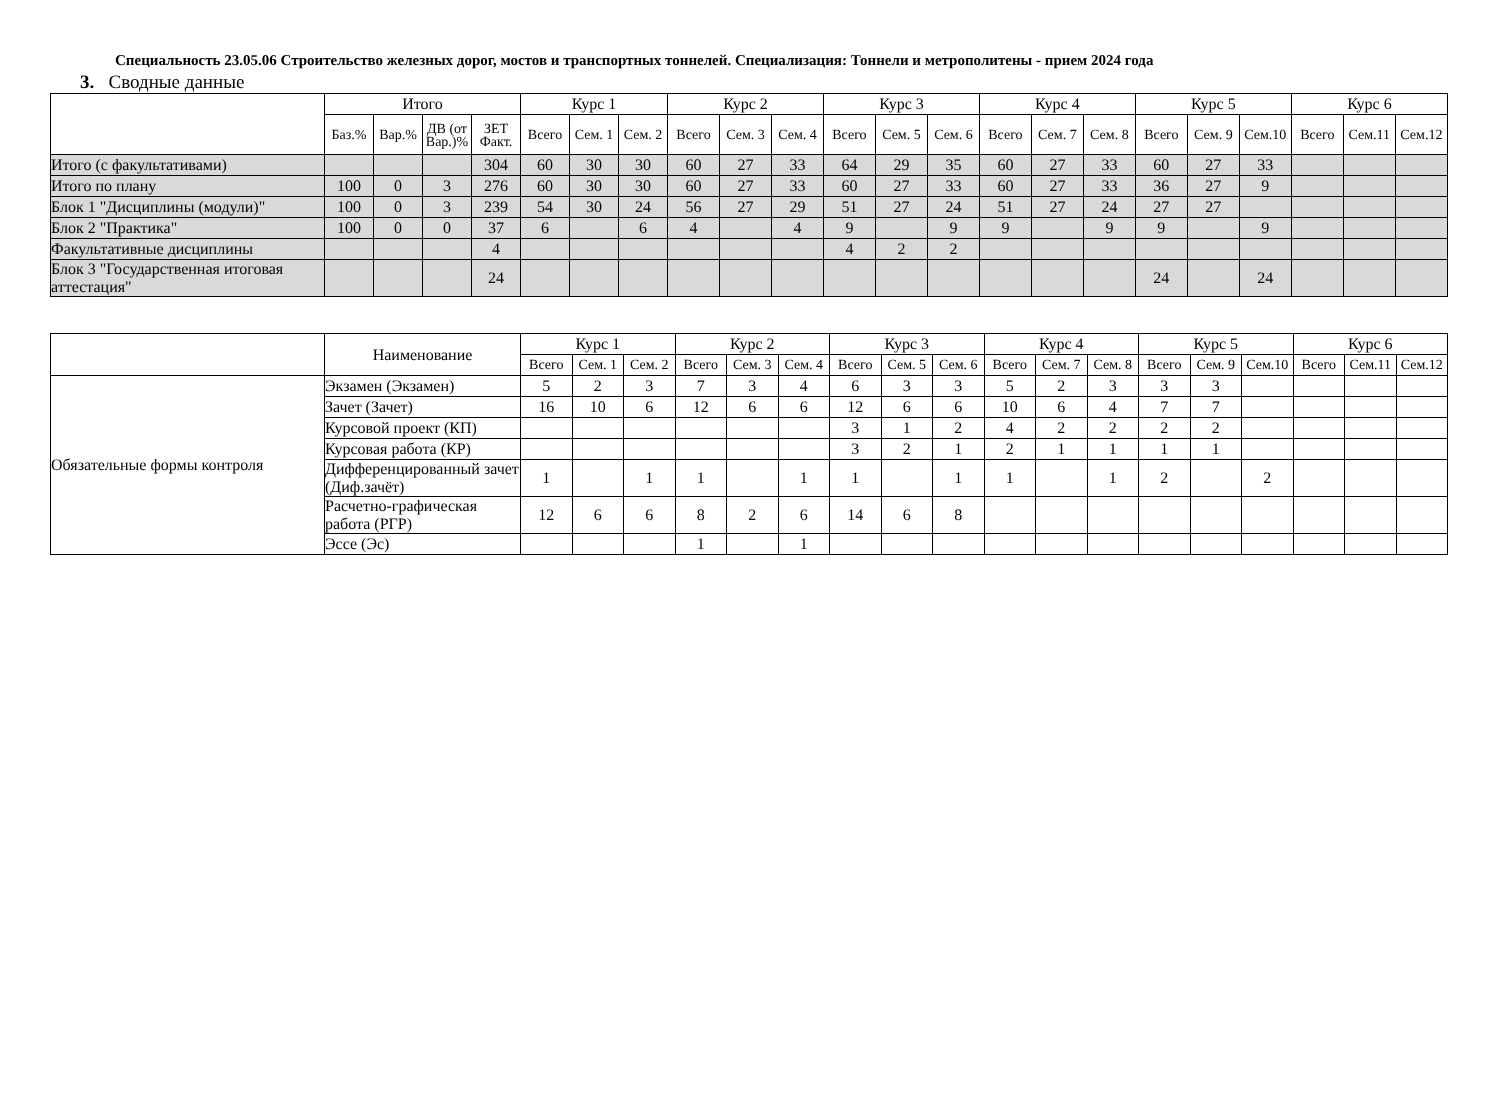Специальность 23.05.06 Строительство железных дорог, мостов и транспортных тоннелей. Специализация: Тоннели и метрополитены - прием 2024 года
3. Сводные данные
| | Итого | | | | Курс 1 | | | Курс 2 | | | Курс 3 | | | Курс 4 | | | Курс 5 | | | Курс 6 | | |
| --- | --- | --- | --- | --- | --- | --- | --- | --- | --- | --- | --- | --- | --- | --- | --- | --- | --- | --- | --- | --- | --- | --- |
| | Баз.% | Вар.% | ДВ (от Вар.)% | ЗЕТ Факт. | Всего | Сем. 1 | Сем. 2 | Всего | Сем. 3 | Сем. 4 | Всего | Сем. 5 | Сем. 6 | Всего | Сем. 7 | Сем. 8 | Всего | Сем. 9 | Сем.10 | Всего | Сем.11 | Сем.12 |
| Итого (с факультативами) | | | | 304 | 60 | 30 | 30 | 60 | 27 | 33 | 64 | 29 | 35 | 60 | 27 | 33 | 60 | 27 | 33 | | | |
| Итого по плану | 100 | 0 | 3 | 276 | 60 | 30 | 30 | 60 | 27 | 33 | 60 | 27 | 33 | 60 | 27 | 33 | 36 | 27 | 9 | | | |
| Блок 1 "Дисциплины (модули)" | 100 | 0 | 3 | 239 | 54 | 30 | 24 | 56 | 27 | 29 | 51 | 27 | 24 | 51 | 27 | 24 | 27 | 27 | | | | |
| Блок 2 "Практика" | 100 | 0 | 0 | 37 | 6 | | 6 | 4 | | 4 | 9 | | 9 | 9 | | 9 | 9 | | 9 | | | |
| Факультативные дисциплины | | | | 4 | | | | | | | 4 | 2 | 2 | | | | | | | | | |
| Блок 3 "Государственная итоговая аттестация" | | | | 24 | | | | | | | | | | | | | 24 | | 24 | | | |
| | Наименование | Курс 1 | | | Курс 2 | | | Курс 3 | | | Курс 4 | | | Курс 5 | | | Курс 6 | | |
| --- | --- | --- | --- | --- | --- | --- | --- | --- | --- | --- | --- | --- | --- | --- | --- | --- | --- | --- | --- |
| | | Всего | Сем. 1 | Сем. 2 | Всего | Сем. 3 | Сем. 4 | Всего | Сем. 5 | Сем. 6 | Всего | Сем. 7 | Сем. 8 | Всего | Сем. 9 | Сем.10 | Всего | Сем.11 | Сем.12 |
| Обязательные формы контроля | Экзамен (Экзамен) | 5 | 2 | 3 | 7 | 3 | 4 | 6 | 3 | 3 | 5 | 2 | 3 | 3 | 3 | | | | |
| | Зачет (Зачет) | 16 | 10 | 6 | 12 | 6 | 6 | 12 | 6 | 6 | 10 | 6 | 4 | 7 | 7 | | | | |
| | Курсовой проект (КП) | | | | | | | 3 | 1 | 2 | 4 | 2 | 2 | 2 | 2 | | | | |
| | Курсовая работа (КР) | | | | | | | 3 | 2 | 1 | 2 | 1 | 1 | 1 | 1 | | | | |
| | Дифференцированный зачет (Диф.зачёт) | 1 | | 1 | 1 | | 1 | 1 | | 1 | 1 | | 1 | 2 | | 2 | | | |
| | Расчетно-графическая работа (РГР) | 12 | 6 | 6 | 8 | 2 | 6 | 14 | 6 | 8 | | | | | | | | | |
| | Эссе (Эс) | | | | 1 | | 1 | | | | | | | | | | | | |